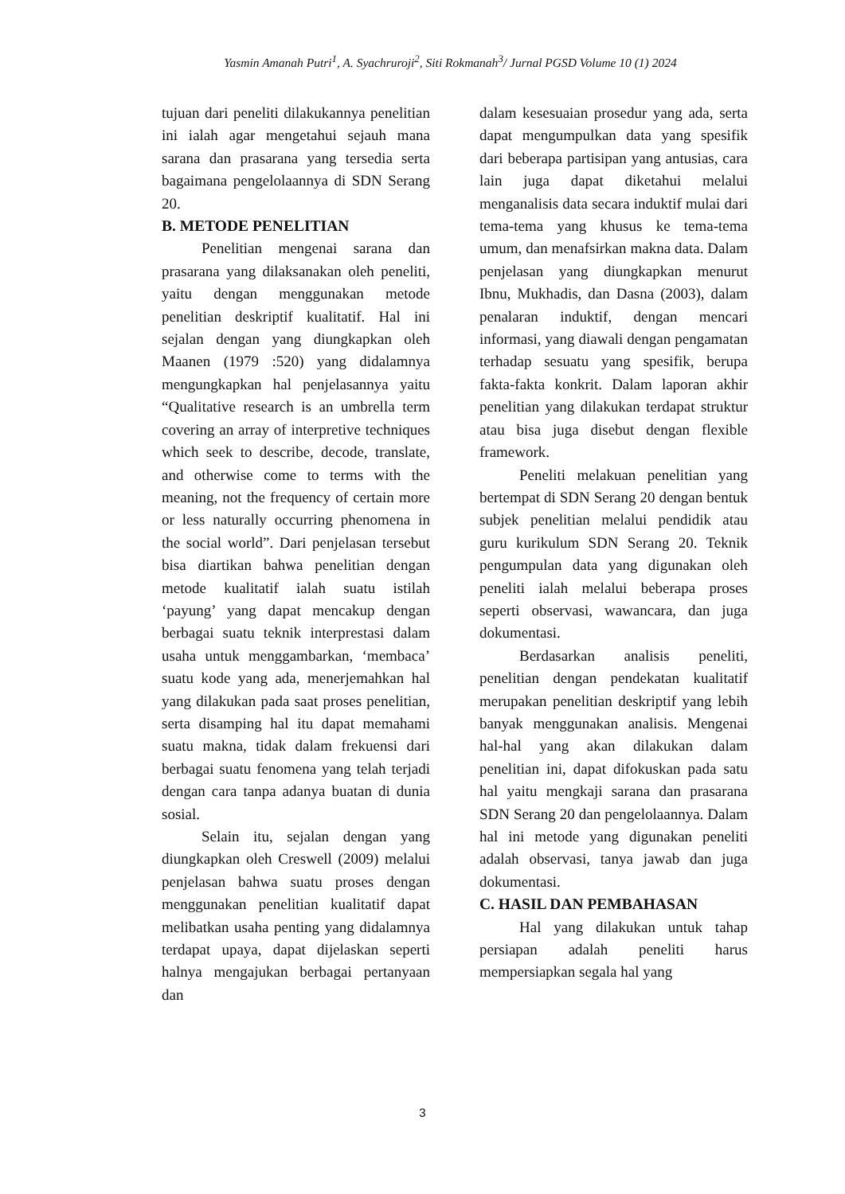Yasmin Amanah Putri<sup>1</sup>, A. Syachruroji<sup>2</sup>, Siti Rokmanah<sup>3</sup>/ Jurnal PGSD Volume 10 (1) 2024
tujuan dari peneliti dilakukannya penelitian ini ialah agar mengetahui sejauh mana sarana dan prasarana yang tersedia serta bagaimana pengelolaannya di SDN Serang 20.
B. METODE PENELITIAN
Penelitian mengenai sarana dan prasarana yang dilaksanakan oleh peneliti, yaitu dengan menggunakan metode penelitian deskriptif kualitatif. Hal ini sejalan dengan yang diungkapkan oleh Maanen (1979 :520) yang didalamnya mengungkapkan hal penjelasannya yaitu “Qualitative research is an umbrella term covering an array of interpretive techniques which seek to describe, decode, translate, and otherwise come to terms with the meaning, not the frequency of certain more or less naturally occurring phenomena in the social world”. Dari penjelasan tersebut bisa diartikan bahwa penelitian dengan metode kualitatif ialah suatu istilah ‘payung’ yang dapat mencakup dengan berbagai suatu teknik interprestasi dalam usaha untuk menggambarkan, ‘membaca’ suatu kode yang ada, menerjemahkan hal yang dilakukan pada saat proses penelitian, serta disamping hal itu dapat memahami suatu makna, tidak dalam frekuensi dari berbagai suatu fenomena yang telah terjadi dengan cara tanpa adanya buatan di dunia sosial.
Selain itu, sejalan dengan yang diungkapkan oleh Creswell (2009) melalui penjelasan bahwa suatu proses dengan menggunakan penelitian kualitatif dapat melibatkan usaha penting yang didalamnya terdapat upaya, dapat dijelaskan seperti halnya mengajukan berbagai pertanyaan dan
dalam kesesuaian prosedur yang ada, serta dapat mengumpulkan data yang spesifik dari beberapa partisipan yang antusias, cara lain juga dapat diketahui melalui menganalisis data secara induktif mulai dari tema-tema yang khusus ke tema-tema umum, dan menafsirkan makna data. Dalam penjelasan yang diungkapkan menurut Ibnu, Mukhadis, dan Dasna (2003), dalam penalaran induktif, dengan mencari informasi, yang diawali dengan pengamatan terhadap sesuatu yang spesifik, berupa fakta-fakta konkrit. Dalam laporan akhir penelitian yang dilakukan terdapat struktur atau bisa juga disebut dengan flexible framework.
Peneliti melakuan penelitian yang bertempat di SDN Serang 20 dengan bentuk subjek penelitian melalui pendidik atau guru kurikulum SDN Serang 20. Teknik pengumpulan data yang digunakan oleh peneliti ialah melalui beberapa proses seperti observasi, wawancara, dan juga dokumentasi.
Berdasarkan analisis peneliti, penelitian dengan pendekatan kualitatif merupakan penelitian deskriptif yang lebih banyak menggunakan analisis. Mengenai hal-hal yang akan dilakukan dalam penelitian ini, dapat difokuskan pada satu hal yaitu mengkaji sarana dan prasarana SDN Serang 20 dan pengelolaannya. Dalam hal ini metode yang digunakan peneliti adalah observasi, tanya jawab dan juga dokumentasi.
C. HASIL DAN PEMBAHASAN
Hal yang dilakukan untuk tahap persiapan adalah peneliti harus mempersiapkan segala hal yang
3